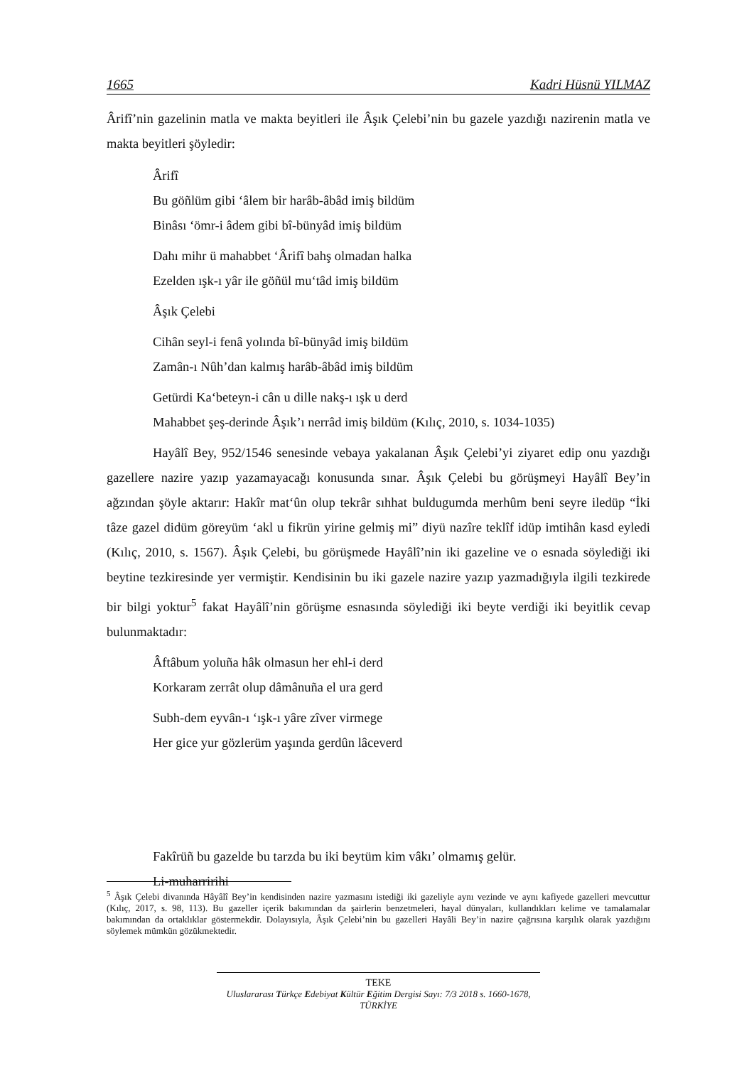1665 Kadri Hüsnü YILMAZ
Ârifî’nin gazelinin matla ve makta beyitleri ile Âşık Çelebi’nin bu gazele yazdığı nazirenin matla ve makta beyitleri şöyledir:
Ârifî
Bu göñlüm gibi ‘âlem bir harâb-âbâd imiş bildüm
Binâsı ‘ömr-i âdem gibi bî-bünyâd imiş bildüm
Dahı mihr ü mahabbet ‘Ârifî bahş olmadan halka
Ezelden ışk-ı yâr ile göñül mu‘tâd imiş bildüm
Âşık Çelebi
Cihân seyl-i fenâ yolında bî-bünyâd imiş bildüm
Zamân-ı Nûh’dan kalmış harâb-âbâd imiş bildüm
Getürdi Ka‘beteyn-i cân u dille nakş-ı ışk u derd
Mahabbet şeş-derinde Âşık’ı nerrâd imiş bildüm (Kılıç, 2010, s. 1034-1035)
Hayâlî Bey, 952/1546 senesinde vebaya yakalanan Âşık Çelebi’yi ziyaret edip onu yazdığı gazellere nazire yazıp yazamayacağı konusunda sınar. Âşık Çelebi bu görüşmeyi Hayâlî Bey’in ağzından şöyle aktarır: Hakîr mat‘ûn olup tekrâr sıhhat buldugumda merhûm beni seyre iledüp “İki tâze gazel didüm göreyüm ‘akl u fikrün yirine gelmiş mi” diyü nazîre teklîf idüp imtihân kasd eyledi (Kılıç, 2010, s. 1567). Âşık Çelebi, bu görüşmede Hayâlî’nin iki gazeline ve o esnada söylediği iki beytine tezkiresinde yer vermiştir. Kendisinin bu iki gazele nazire yazıp yazmadığıyla ilgili tezkirede bir bilgi yoktur<sup>5</sup> fakat Hayâlî’nin görüşme esnasında söylediği iki beyte verdiği iki beyitlik cevap bulunmaktadır:
Âftâbum yoluña hâk olmasun her ehl-i derd
Korkaram zerrât olup dâmânuña el ura gerd
Subh-dem eyvân-ı ‘ışk-ı yâre zîver virmege
Her gice yur gözlerüm yaşında gerdûn lâceverd
Fakîrüñ bu gazelde bu tarzda bu iki beytüm kim vâkı’ olmamış gelür.
Li-muharririhi
<sup>5</sup> Âşık Çelebi divanında Hâyâlî Bey’in kendisinden nazire yazmasını istediği iki gazeliyle aynı vezinde ve aynı kafiyede gazelleri mevcuttur (Kılıç, 2017, s. 98, 113). Bu gazeller içerik bakımından da şairlerin benzetmeleri, hayal dünyaları, kullandıkları kelime ve tamalamalar bakımından da ortaklıklar göstermekdir. Dolayısıyla, Âşık Çelebi’nin bu gazelleri Hayâli Bey’in nazire çağrısına karşılık olarak yazdığını söylemek mümkün gözükmektedir.
TEKE
Uluslararası Türkçe Edebiyat Kültür Eğitim Dergisi Sayı: 7/3 2018 s. 1660-1678, TÜRKİYE